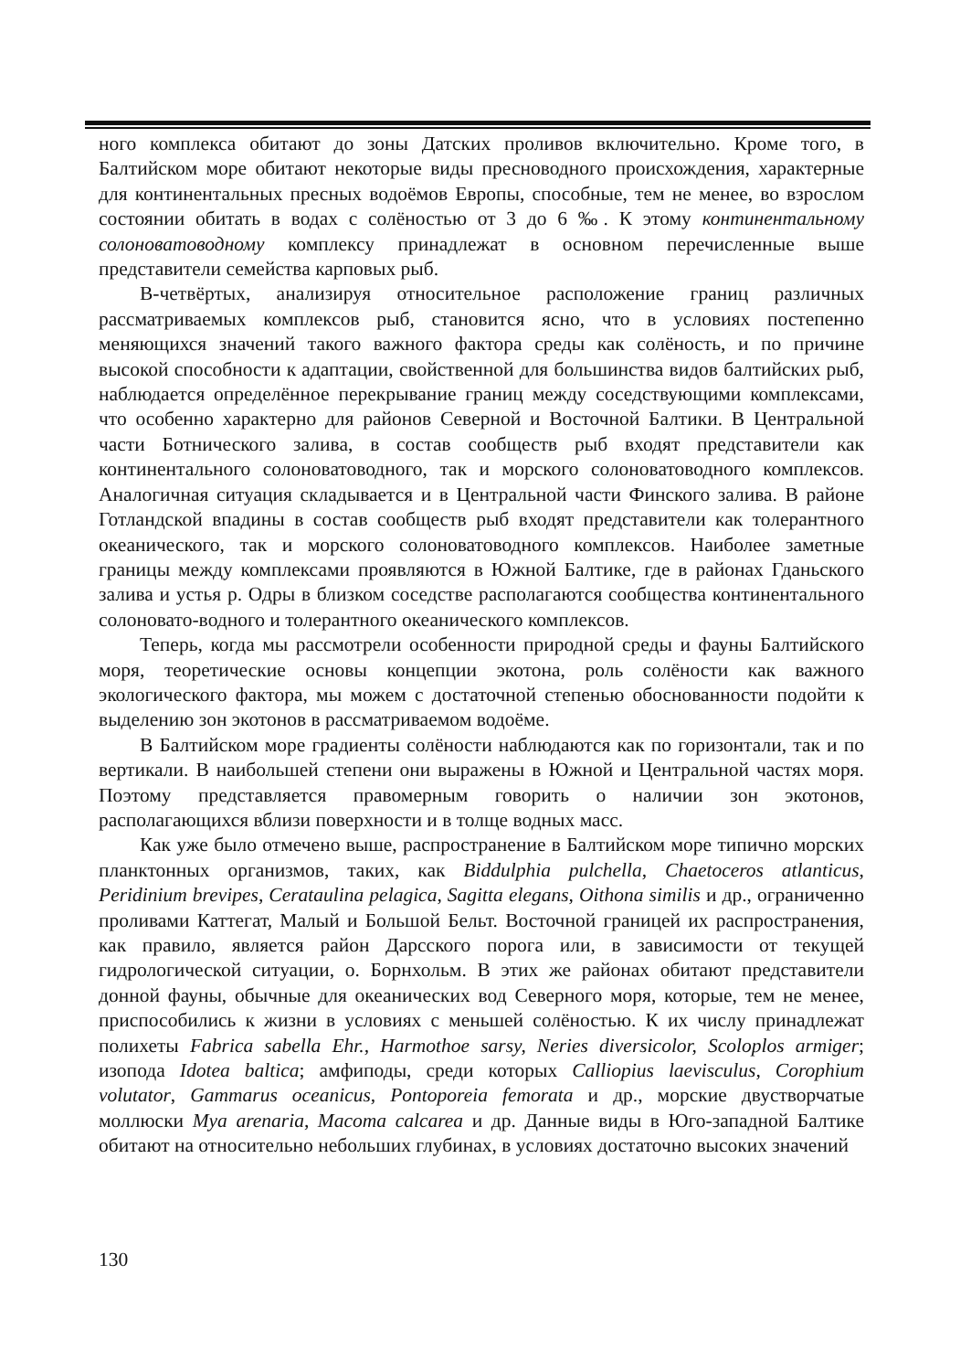ного комплекса обитают до зоны Датских проливов включительно. Кроме того, в Балтийском море обитают некоторые виды пресноводного происхождения, характерные для континентальных пресных водоёмов Европы, способные, тем не менее, во взрослом состоянии обитать в водах с солёностью от 3 до 6 ‰. К этому континентальному солоноватоводному комплексу принадлежат в основном перечисленные выше представители семейства карповых рыб.
В-четвёртых, анализируя относительное расположение границ различных рассматриваемых комплексов рыб, становится ясно, что в условиях постепенно меняющихся значений такого важного фактора среды как солёность, и по причине высокой способности к адаптации, свойственной для большинства видов балтийских рыб, наблюдается определённое перекрывание границ между соседствующими комплексами, что особенно характерно для районов Северной и Восточной Балтики. В Центральной части Ботнического залива, в состав сообществ рыб входят представители как континентального солоноватоводного, так и морского солоноватоводного комплексов. Аналогичная ситуация складывается и в Центральной части Финского залива. В районе Готландской впадины в состав сообществ рыб входят представители как толерантного океанического, так и морского солоноватоводного комплексов. Наиболее заметные границы между комплексами проявляются в Южной Балтике, где в районах Гданьского залива и устья р. Одры в близком соседстве располагаются сообщества континентального солоновато-водного и толерантного океанического комплексов.
Теперь, когда мы рассмотрели особенности природной среды и фауны Балтийского моря, теоретические основы концепции экотона, роль солёности как важного экологического фактора, мы можем с достаточной степенью обоснованности подойти к выделению зон экотонов в рассматриваемом водоёме.
В Балтийском море градиенты солёности наблюдаются как по горизонтали, так и по вертикали. В наибольшей степени они выражены в Южной и Центральной частях моря. Поэтому представляется правомерным говорить о наличии зон экотонов, располагающихся вблизи поверхности и в толще водных масс.
Как уже было отмечено выше, распространение в Балтийском море типично морских планктонных организмов, таких, как Biddulphia pulchella, Chaetoceros atlanticus, Peridinium brevipes, Cerataulina pelagica, Sagitta elegans, Oithona similis и др., ограниченно проливами Каттегат, Малый и Большой Бельт. Восточной границей их распространения, как правило, является район Дарсского порога или, в зависимости от текущей гидрологической ситуации, о. Борнхольм. В этих же районах обитают представители донной фауны, обычные для океанических вод Северного моря, которые, тем не менее, приспособились к жизни в условиях с меньшей солёностью. К их числу принадлежат полихеты Fabrica sabella Ehr., Harmothoe sarsy, Neries diversicolor, Scoloplos armiger; изопода Idotea baltica; амфиподы, среди которых Calliopius laevisculus, Corophium volutator, Gammarus oceanicus, Pontoporeia femorata и др., морские двустворчатые моллюски Mya arenaria, Macoma calcarea и др. Данные виды в Юго-западной Балтике обитают на относительно небольших глубинах, в условиях достаточно высоких значений
130